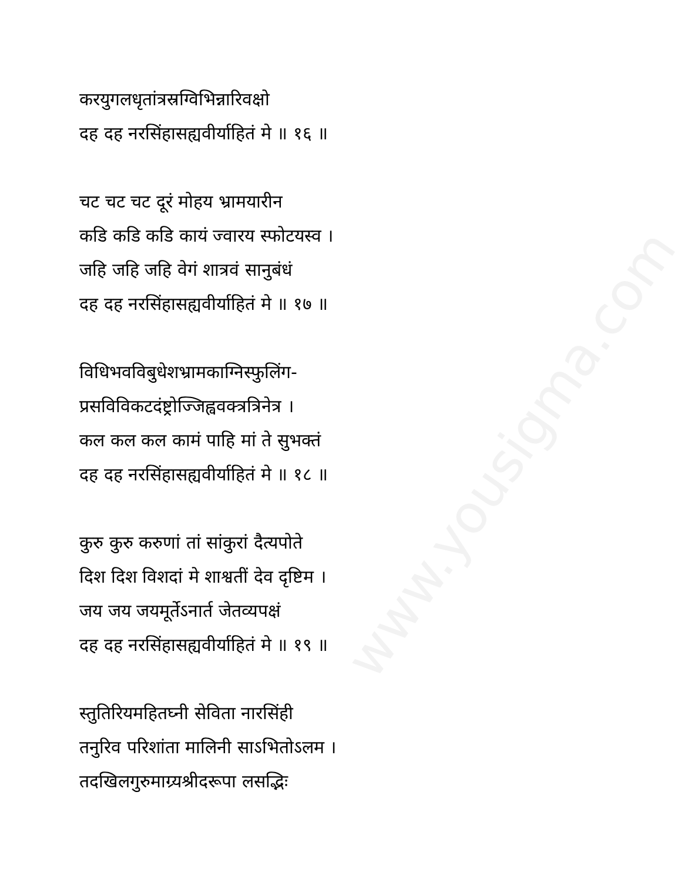www.yousigma.com
करयुगलधृतांत्रस्रग्विभिन्नारिवक्षो
दह दह नरसिंहासह्यवीर्याहितं मे ॥ १६ ॥
चट चट चट दूरं मोहय भ्रामयारीन
कडि कडि कडि कायं ज्वारय स्फोटयस्व ।
जहि जहि जहि वेगं शात्रवं सानुबंधं
दह दह नरसिंहासह्यवीर्याहितं मे ॥ १७ ॥
विधिभवविबुधेशभ्रामकाग्निस्फुलिंग-
प्रसविविकटदंष्ट्रोज्जिह्ववक्त्रत्रिनेत्र ।
कल कल कल कामं पाहि मां ते सुभक्तं
दह दह नरसिंहासह्यवीर्याहितं मे ॥ १८ ॥
कुरु कुरु करुणां तां सांकुरां दैत्यपोते
दिश दिश विशदां मे शाश्वतीं देव दृष्टिम ।
जय जय जयमूर्तेऽनार्त जेतव्यपक्षं
दह दह नरसिंहासह्यवीर्याहितं मे ॥ १९ ॥
स्तुतिरियमहितघ्नी सेविता नारसिंही
तनुरिव परिशांता मालिनी साऽभितोऽलम ।
तदखिलगुरुमाग्र्यश्रीदरूपा लसद्भिः